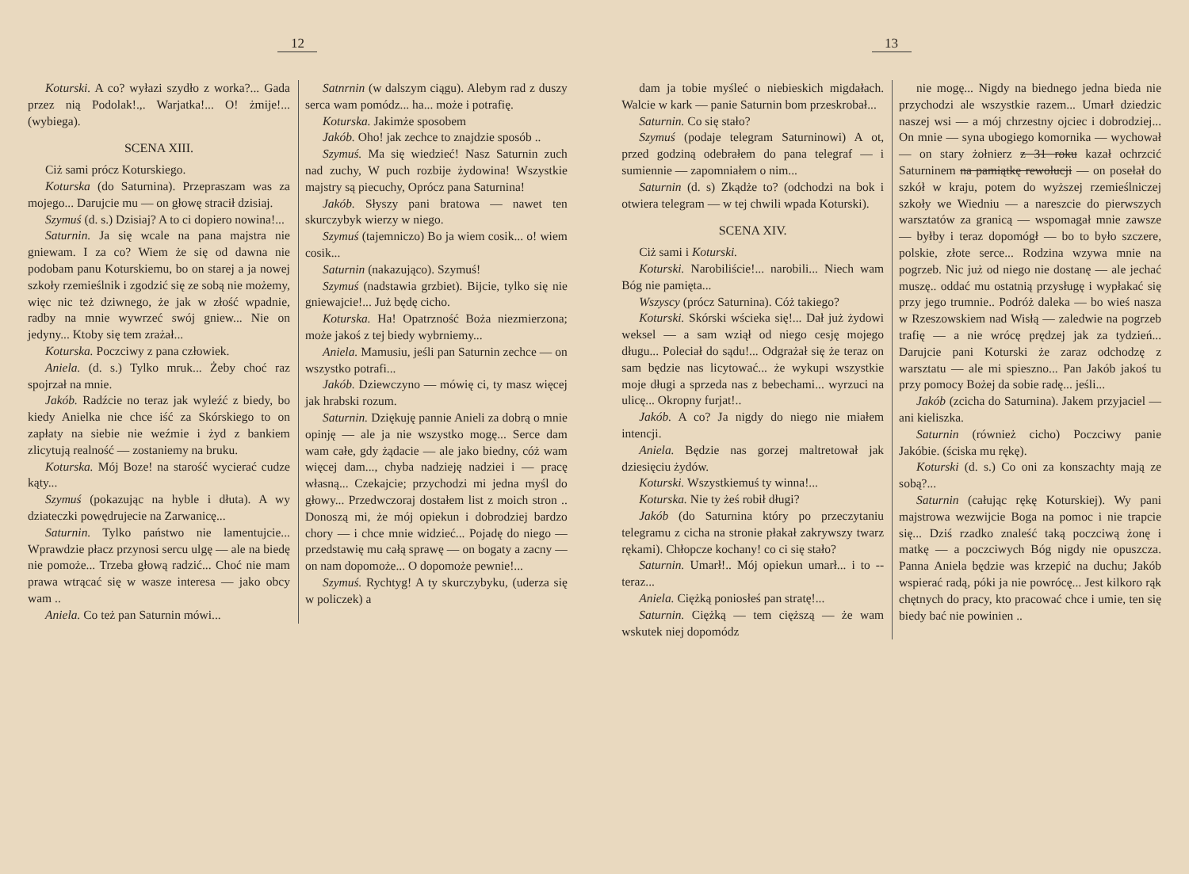12
Koturski. A co? wyłazi szydło z worka?... Gada przez nią Podolak!.,. Warjatka!... O! żmije!... (wybiega).
SCENA XIII.
Ciż sami prócz Koturskiego.
Koturska (do Saturnina). Przepraszam was za mojego... Darujcie mu — on głowę stracił dzisiaj.
Szymuś (d. s.) Dzisiaj? A to ci dopiero nowina!...
Saturnin. Ja się wcale na pana majstra nie gniewam. I za co? Wiem że się od dawna nie podobam panu Koturskiemu, bo on starej a ja nowej szkoły rzemieślnik i zgodzić się ze sobą nie możemy, więc nic też dziwnego, że jak w złość wpadnie, radby na mnie wywrzeć swój gniew... Nie on jedyny... Ktoby się tem zrażał...
Koturska. Poczciwy z pana człowiek.
Aniela. (d. s.) Tylko mruk... Żeby choć raz spojrzał na mnie.
Jakób. Radźcie no teraz jak wyleźć z biedy, bo kiedy Anielka nie chce iść za Skórskiego to on zapłaty na siebie nie weźmie i żyd z bankiem zlicytują realność — zostaniemy na bruku.
Koturska. Mój Boze! na starość wycierać cudze kąty...
Szymuś (pokazując na hyble i dłuta). A wy dziateczki powędrujecie na Zarwanicę...
Saturnin. Tylko państwo nie lamentujcie... Wprawdzie płacz przynosi sercu ulgę — ale na biedę nie pomoże... Trzeba głową radzić... Choć nie mam prawa wtrącać się w wasze interesa — jako obcy wam ..
Aniela. Co też pan Saturnin mówi...
Satnrnin (w dalszym ciągu). Alebym rad z duszy serca wam pomódz... ha... może i potrafię.
Koturska. Jakimże sposobem
Jakób. Oho! jak zechce to znajdzie sposób ..
Szymuś. Ma się wiedzieć! Nasz Saturnin zuch nad zuchy, W puch rozbije żydowina! Wszystkie majstry są piecuchy, Oprócz pana Saturnina!
Jakób. Słyszy pani bratowa — nawet ten skurczybyk wierzy w niego.
Szymuś (tajemniczo) Bo ja wiem cosik... o! wiem cosik...
Saturnin (nakazująco). Szymuś!
Szymuś (nadstawia grzbiet). Bijcie, tylko się nie gniewajcie!... Już będę cicho.
Koturska. Ha! Opatrzność Boża niezmierzona; może jakoś z tej biedy wybrniemy...
Aniela. Mamusiu, jeśli pan Saturnin zechce — on wszystko potrafi...
Jakób. Dziewczyno — mówię ci, ty masz więcej jak hrabski rozum.
Saturnin. Dziękuję pannie Anieli za dobrą o mnie opinję — ale ja nie wszystko mogę... Serce dam wam całe, gdy żądacie — ale jako biedny, cóż wam więcej dam..., chyba nadzieję nadziei i — pracę własną... Czekajcie; przychodzi mi jedna myśl do głowy... Przedwczoraj dostałem list z moich stron .. Donoszą mi, że mój opiekun i dobrodziej bardzo chory — i chce mnie widzieć... Pojadę do niego — przedstawię mu całą sprawę — on bogaty a zacny — on nam dopomoże... O dopomoże pewnie!...
Szymuś. Rychtyg! A ty skurczybyku, (uderza się w policzek) a
13
dam ja tobie myśleć o niebieskich migdałach. Walcie w kark — panie Saturnin bom przeskrobał...
Saturnin. Co się stało?
Szymuś (podaje telegram Saturninowi) A ot, przed godziną odebrałem do pana telegraf — i sumiennie — zapomniałem o nim...
Saturnin (d. s) Zkądże to? (odchodzi na bok i otwiera telegram — w tej chwili wpada Koturski).
SCENA XIV.
Ciż sami i Koturski.
Koturski. Narobiliście!... narobili... Niech wam Bóg nie pamięta...
Wszyscy (prócz Saturnina). Cóż takiego?
Koturski. Skórski wścieka się!... Dał już żydowi weksel — a sam wziął od niego cesję mojego długu... Poleciał do sądu!... Odgrażał się że teraz on sam będzie nas licytować... że wykupi wszystkie moje długi a sprzeda nas z bebechami... wyrzuci na ulicę... Okropny furjat!..
Jakób. A co? Ja nigdy do niego nie miałem intencji.
Aniela. Będzie nas gorzej maltretował jak dziesięciu żydów.
Koturski. Wszystkiemuś ty winna!...
Koturska. Nie ty żeś robił długi?
Jakób (do Saturnina który po przeczytaniu telegramu z cicha na stronie płakał zakrywszy twarz rękami). Chłopcze kochany! co ci się stało?
Saturnin. Umarł!.. Mój opiekun umarł... i to -- teraz...
Aniela. Ciężką poniosłeś pan stratę!...
Saturnin. Ciężką — tem cięższą — że wam wskutek niej dopomódz
nie mogę... Nigdy na biednego jedna bieda nie przychodzi ale wszystkie razem... Umarł dziedzic naszej wsi — a mój chrzestny ojciec i dobrodziej... On mnie — syna ubogiego komornika — wychował — on stary żołnierz z 31 roku kazał ochrzcić Saturninem na pamiątkę rewolucji — on posełał do szkół w kraju, potem do wyższej rzemieślniczej szkoły we Wiedniu — a nareszcie do pierwszych warsztatów za granicą — wspomagał mnie zawsze — byłby i teraz dopomógł — bo to było szczere, polskie, złote serce... Rodzina wzywa mnie na pogrzeb. Nic już od niego nie dostanę — ale jechać muszę.. oddać mu ostatnią przysługę i wypłakać się przy jego trumnie.. Podróż daleka — bo wieś nasza w Rzeszowskiem nad Wisłą — zaledwie na pogrzeb trafię — a nie wrócę prędzej jak za tydzień... Darujcie pani Koturski że zaraz odchodzę z warsztatu — ale mi spieszno... Pan Jakób jakoś tu przy pomocy Bożej da sobie radę... jeśli...
Jakób (zcicha do Saturnina). Jakem przyjaciel — ani kieliszka.
Saturnin (również cicho) Poczciwy panie Jakóbie. (ściska mu rękę).
Koturski (d. s.) Co oni za konszachty mają ze sobą?...
Saturnin (całując rękę Koturskiej). Wy pani majstrowa wezwijcie Boga na pomoc i nie trapcie się... Dziś rzadko znaleść taką poczciwą żonę i matkę — a poczciwych Bóg nigdy nie opuszcza. Panna Aniela będzie was krzepić na duchu; Jakób wspierać radą, póki ja nie powrócę... Jest kilkoro rąk chętnych do pracy, kto pracować chce i umie, ten się biedy bać nie powinien ..